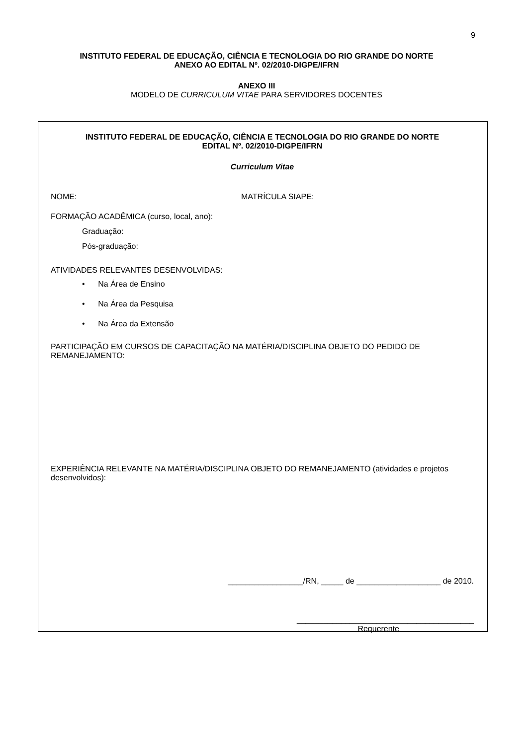9
INSTITUTO FEDERAL DE EDUCAÇÃO, CIÊNCIA E TECNOLOGIA DO RIO GRANDE DO NORTE
ANEXO AO EDITAL Nº. 02/2010-DIGPE/IFRN
ANEXO III
MODELO DE CURRICULUM VITAE PARA SERVIDORES DOCENTES
INSTITUTO FEDERAL DE EDUCAÇÃO, CIÊNCIA E TECNOLOGIA DO RIO GRANDE DO NORTE
EDITAL Nº. 02/2010-DIGPE/IFRN
Curriculum Vitae
NOME: MATRÍCULA SIAPE:
FORMAÇÃO ACADÊMICA (curso, local, ano):
Graduação:
Pós-graduação:
ATIVIDADES RELEVANTES DESENVOLVIDAS:
• Na Área de Ensino
• Na Área da Pesquisa
• Na Área da Extensão
PARTICIPAÇÃO EM CURSOS DE CAPACITAÇÃO NA MATÉRIA/DISCIPLINA OBJETO DO PEDIDO DE REMANEJAMENTO:
EXPERIÊNCIA RELEVANTE NA MATÉRIA/DISCIPLINA OBJETO DO REMANEJAMENTO (atividades e projetos desenvolvidos):
_________________/RN, _____ de ___________________ de 2010.
________________________________________
Requerente